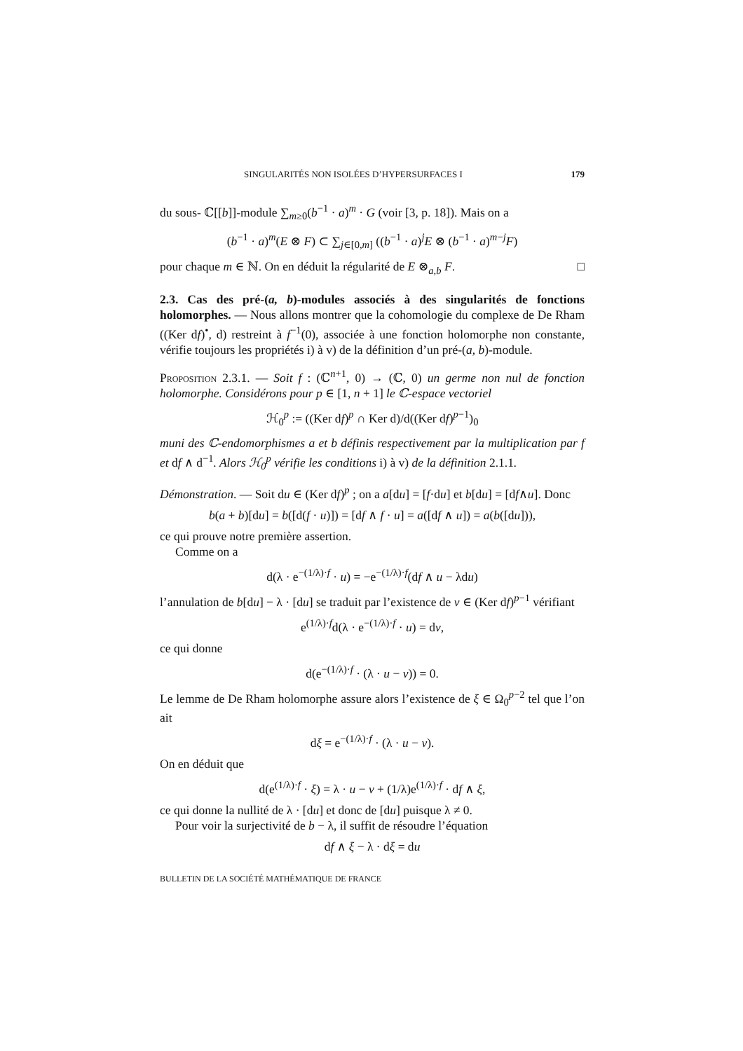SINGULARITÉS NON ISOLÉES D’HYPERSURFACES I 179
du sous- ℂ[[b]]-module ∑<sub>m≥0</sub>(b<sup>−1</sup> · a)<sup>m</sup> · G (voir [3, p. 18]). Mais on a
(b<sup>−1</sup> · a)<sup>m</sup>(E ⊗ F) ⊂ ∑<sub>j∈[0,m]</sub> ((b<sup>−1</sup> · a)<sup>j</sup>E ⊗ (b<sup>−1</sup> · a)<sup>m−j</sup>F)
pour chaque m ∈ ℕ. On en déduit la régularité de E ⊗<sub>a,b</sub> F. □
2.3. Cas des pré-(a, b)-modules associés à des singularités de fonctions holomorphes. — Nous allons montrer que la cohomologie du complexe de De Rham ((Ker df)<sup>•</sup>, d) restreint à f<sup>−1</sup>(0), associée à une fonction holomorphe non constante, vérifie toujours les propriétés i) à v) de la définition d’un pré-(a, b)-module.
Proposition 2.3.1. — Soit f : (ℂ<sup>n+1</sup>, 0) → (ℂ, 0) un germe non nul de fonction holomorphe. Considérons pour p ∈ [1, n + 1] le ℂ-espace vectoriel
ℋ<sub>0</sub><sup>p</sup> := ((Ker df)<sup>p</sup> ∩ Ker d)/d((Ker df)<sup>p−1</sup>)<sub>0</sub>
muni des ℂ-endomorphismes a et b définis respectivement par la multiplication par f et df ∧ d<sup>−1</sup>. Alors ℋ<sub>0</sub><sup>p</sup> vérifie les conditions i) à v) de la définition 2.1.1.
Démonstration. — Soit du ∈ (Ker df)<sup>p</sup> ; on a a[du] = [f·du] et b[du] = [df∧u]. Donc
b(a + b)[du] = b([d(f · u)]) = [df ∧ f · u] = a([df ∧ u]) = a(b([du])),
ce qui prouve notre première assertion.
Comme on a
d(λ · e<sup>−(1/λ)·f</sup> · u) = −e<sup>−(1/λ)·f</sup>(df ∧ u − λdu)
l’annulation de b[du] − λ · [du] se traduit par l’existence de v ∈ (Ker df)<sup>p−1</sup> vérifiant
e<sup>(1/λ)·f</sup>d(λ · e<sup>−(1/λ)·f</sup> · u) = dv,
ce qui donne
d(e<sup>−(1/λ)·f</sup> · (λ · u − v)) = 0.
Le lemme de De Rham holomorphe assure alors l’existence de ξ ∈ Ω<sub>0</sub><sup>p−2</sup> tel que l’on ait
dξ = e<sup>−(1/λ)·f</sup> · (λ · u − v).
On en déduit que
d(e<sup>(1/λ)·f</sup> · ξ) = λ · u − v + (1/λ)e<sup>(1/λ)·f</sup> · df ∧ ξ,
ce qui donne la nullité de λ · [du] et donc de [du] puisque λ ≠ 0.
Pour voir la surjectivité de b − λ, il suffit de résoudre l’équation
df ∧ ξ − λ · dξ = du
BULLETIN DE LA SOCIÉTÉ MATHÉMATIQUE DE FRANCE